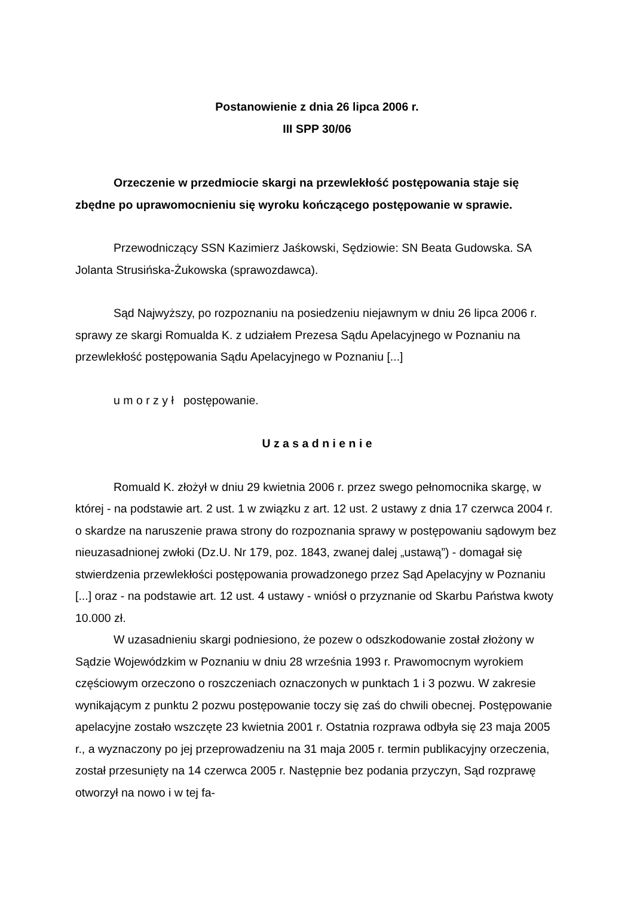Postanowienie z dnia 26 lipca 2006 r.
III SPP 30/06
Orzeczenie w przedmiocie skargi na przewlekłość postępowania staje się zbędne po uprawomocnieniu się wyroku kończącego postępowanie w sprawie.
Przewodniczący SSN Kazimierz Jaśkowski, Sędziowie: SN Beata Gudowska. SA Jolanta Strusińska-Żukowska (sprawozdawca).
Sąd Najwyższy, po rozpoznaniu na posiedzeniu niejawnym w dniu 26 lipca 2006 r. sprawy ze skargi Romualda K. z udziałem Prezesa Sądu Apelacyjnego w Poznaniu na przewlekłość postępowania Sądu Apelacyjnego w Poznaniu [...]
u m o r z y ł postępowanie.
U z a s a d n i e n i e
Romuald K. złożył w dniu 29 kwietnia 2006 r. przez swego pełnomocnika skargę, w której - na podstawie art. 2 ust. 1 w związku z art. 12 ust. 2 ustawy z dnia 17 czerwca 2004 r. o skardze na naruszenie prawa strony do rozpoznania sprawy w postępowaniu sądowym bez nieuzasadnionej zwłoki (Dz.U. Nr 179, poz. 1843, zwanej dalej „ustawą”) - domagał się stwierdzenia przewlekłości postępowania prowadzonego przez Sąd Apelacyjny w Poznaniu [...] oraz - na podstawie art. 12 ust. 4 ustawy - wniósł o przyznanie od Skarbu Państwa kwoty 10.000 zł.
W uzasadnieniu skargi podniesiono, że pozew o odszkodowanie został złożony w Sądzie Wojewódzkim w Poznaniu w dniu 28 września 1993 r. Prawomocnym wyrokiem częściowym orzeczono o roszczeniach oznaczonych w punktach 1 i 3 pozwu. W zakresie wynikającym z punktu 2 pozwu postępowanie toczy się zaś do chwili obecnej. Postępowanie apelacyjne zostało wszczęte 23 kwietnia 2001 r. Ostatnia rozprawa odbyła się 23 maja 2005 r., a wyznaczony po jej przeprowadzeniu na 31 maja 2005 r. termin publikacyjny orzeczenia, został przesunięty na 14 czerwca 2005 r. Następnie bez podania przyczyn, Sąd rozprawę otworzył na nowo i w tej fa-